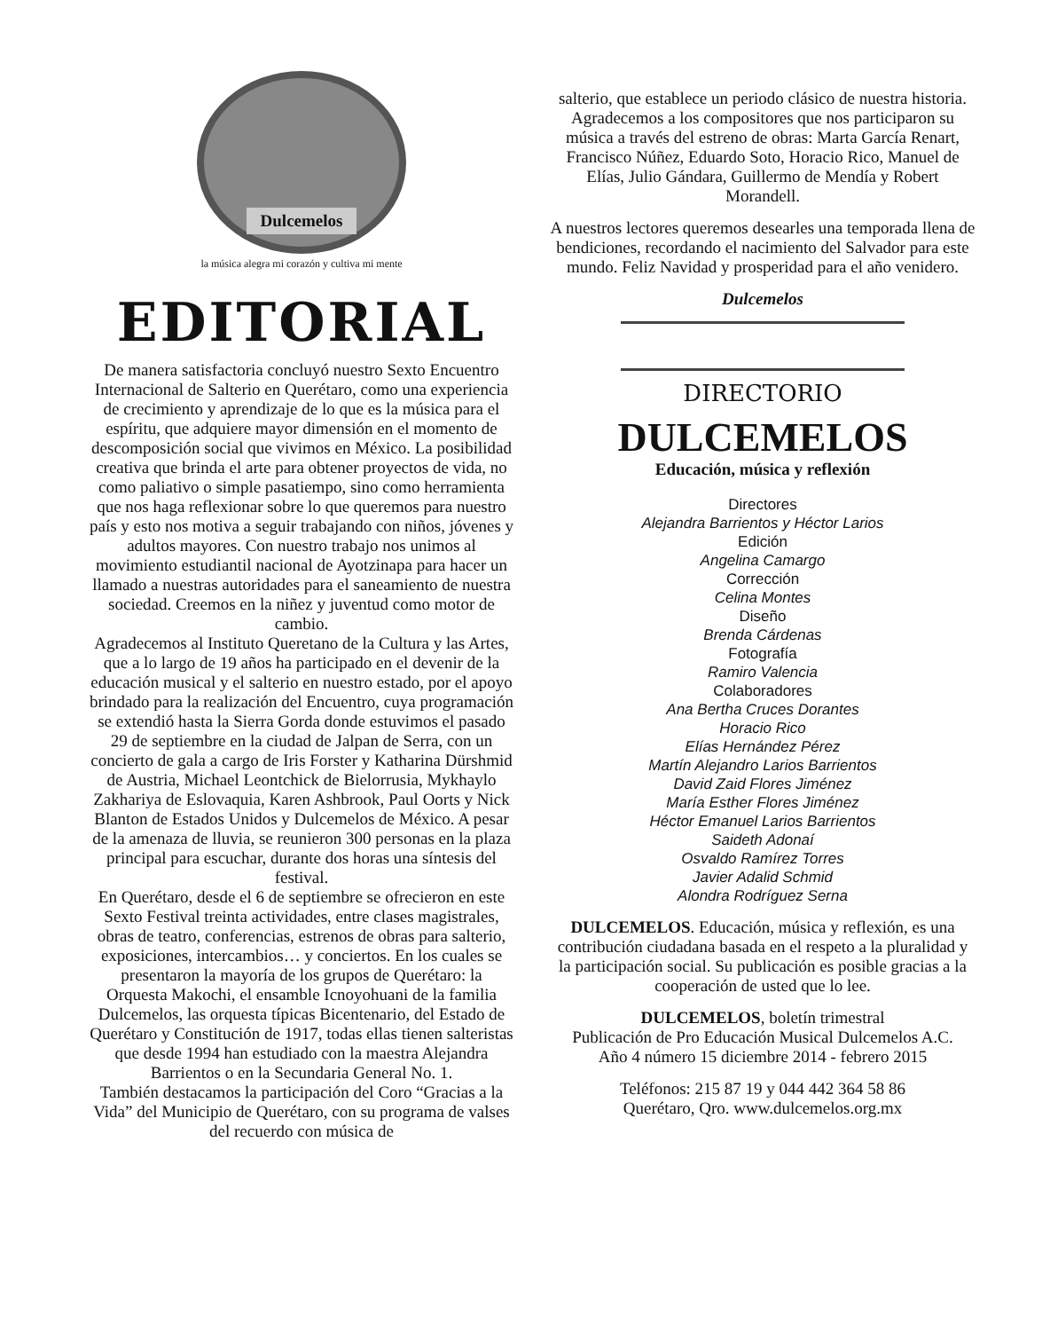Dulcemelos
la música alegra mi corazón y cultiva mi mente
EDITORIAL
De manera satisfactoria concluyó nuestro Sexto Encuentro Internacional de Salterio en Querétaro, como una experiencia de crecimiento y aprendizaje de lo que es la música para el espíritu, que adquiere mayor dimensión en el momento de descomposición social que vivimos en México. La posibilidad creativa que brinda el arte para obtener proyectos de vida, no como paliativo o simple pasatiempo, sino como herramienta que nos haga reflexionar sobre lo que queremos para nuestro país y esto nos motiva a seguir trabajando con niños, jóvenes y adultos mayores. Con nuestro trabajo nos unimos al movimiento estudiantil nacional de Ayotzinapa para hacer un llamado a nuestras autoridades para el saneamiento de nuestra sociedad. Creemos en la niñez y juventud como motor de cambio.
Agradecemos al Instituto Queretano de la Cultura y las Artes, que a lo largo de 19 años ha participado en el devenir de la educación musical y el salterio en nuestro estado, por el apoyo brindado para la realización del Encuentro, cuya programación se extendió hasta la Sierra Gorda donde estuvimos el pasado 29 de septiembre en la ciudad de Jalpan de Serra, con un concierto de gala a cargo de Iris Forster y Katharina Dürshmid de Austria, Michael Leontchick de Bielorrusia, Mykhaylo Zakhariya de Eslovaquia, Karen Ashbrook, Paul Oorts y Nick Blanton de Estados Unidos y Dulcemelos de México. A pesar de la amenaza de lluvia, se reunieron 300 personas en la plaza principal para escuchar, durante dos horas una síntesis del festival.
En Querétaro, desde el 6 de septiembre se ofrecieron en este Sexto Festival treinta actividades, entre clases magistrales, obras de teatro, conferencias, estrenos de obras para salterio, exposiciones, intercambios… y conciertos. En los cuales se presentaron la mayoría de los grupos de Querétaro: la Orquesta Makochi, el ensamble Icnoyohuani de la familia Dulcemelos, las orquesta típicas Bicentenario, del Estado de Querétaro y Constitución de 1917, todas ellas tienen salteristas que desde 1994 han estudiado con la maestra Alejandra Barrientos o en la Secundaria General No. 1.
También destacamos la participación del Coro “Gracias a la Vida” del Municipio de Querétaro, con su programa de valses del recuerdo con música de
salterio, que establece un periodo clásico de nuestra historia.
Agradecemos a los compositores que nos participaron su música a través del estreno de obras: Marta García Renart, Francisco Núñez, Eduardo Soto, Horacio Rico, Manuel de Elías, Julio Gándara, Guillermo de Mendía y Robert Morandell.
A nuestros lectores queremos desearles una temporada llena de bendiciones, recordando el nacimiento del Salvador para este mundo. Feliz Navidad y prosperidad para el año venidero.
Dulcemelos
DIRECTORIO
DULCEMELOS
Educación, música y reflexión
Directores
Alejandra Barrientos y Héctor Larios
Edición
Angelina Camargo
Corrección
Celina Montes
Diseño
Brenda Cárdenas
Fotografía
Ramiro Valencia
Colaboradores
Ana Bertha Cruces Dorantes
Horacio Rico
Elías Hernández Pérez
Martín Alejandro Larios Barrientos
David Zaid Flores Jiménez
María Esther Flores Jiménez
Héctor Emanuel Larios Barrientos
Saideth Adonaí
Osvaldo Ramírez Torres
Javier Adalid Schmid
Alondra Rodríguez Serna
DULCEMELOS. Educación, música y reflexión, es una contribución ciudadana basada en el respeto a la pluralidad y la participación social. Su publicación es posible gracias a la cooperación de usted que lo lee.
DULCEMELOS, boletín trimestral
Publicación de Pro Educación Musical Dulcemelos A.C.
Año 4 número 15 diciembre 2014 - febrero 2015
Teléfonos: 215 87 19 y 044 442 364 58 86
Querétaro, Qro. www.dulcemelos.org.mx